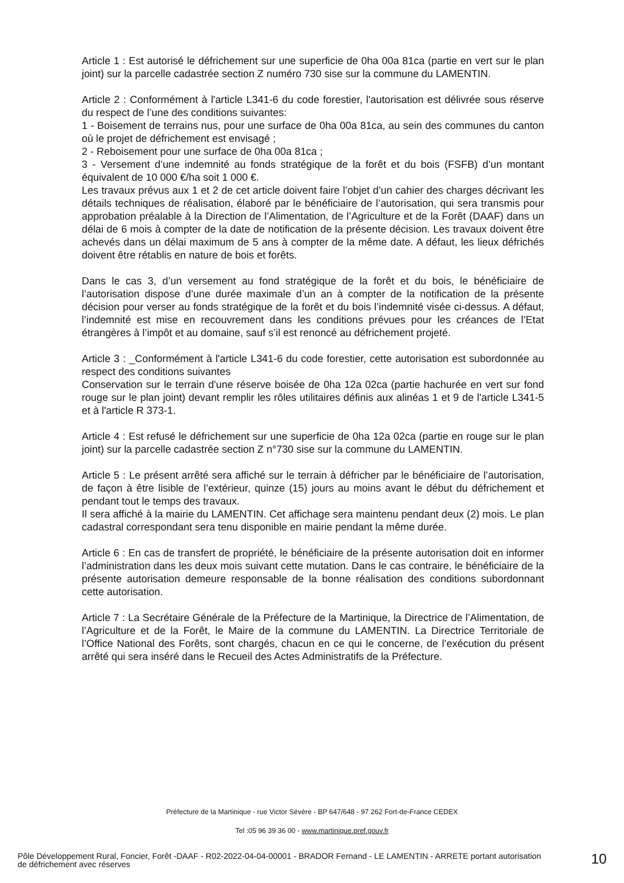Article 1 : Est autorisé le défrichement sur une superficie de 0ha 00a 81ca (partie en vert sur le plan joint) sur la parcelle cadastrée section Z numéro 730 sise sur la commune du LAMENTIN.
Article 2 : Conformément à l'article L341-6 du code forestier, l'autorisation est délivrée sous réserve du respect de l’une des conditions suivantes:
1 - Boisement de terrains nus, pour une surface de 0ha 00a 81ca, au sein des communes du canton où le projet de défrichement est envisagé ;
2 - Reboisement pour une surface de 0ha 00a 81ca ;
3 - Versement d’une indemnité au fonds stratégique de la forêt et du bois (FSFB) d’un montant équivalent de 10 000 €/ha soit 1 000 €.
Les travaux prévus aux 1 et 2 de cet article doivent faire l’objet d’un cahier des charges décrivant les détails techniques de réalisation, élaboré par le bénéficiaire de l’autorisation, qui sera transmis pour approbation préalable à la Direction de l’Alimentation, de l’Agriculture et de la Forêt (DAAF) dans un délai de 6 mois à compter de la date de notification de la présente décision. Les travaux doivent être achevés dans un délai maximum de 5 ans à compter de la même date. A défaut, les lieux défrichés doivent être rétablis en nature de bois et forêts.
Dans le cas 3, d’un versement au fond stratégique de la forêt et du bois, le bénéficiaire de l’autorisation dispose d’une durée maximale d’un an à compter de la notification de la présente décision pour verser au fonds stratégique de la forêt et du bois l’indemnité visée ci-dessus. A défaut, l’indemnité est mise en recouvrement dans les conditions prévues pour les créances de l’Etat étrangères à l’impôt et au domaine, sauf s’il est renoncé au défrichement projeté.
Article 3 : _Conformément à l'article L341-6 du code forestier, cette autorisation est subordonnée au respect des conditions suivantes
Conservation sur le terrain d'une réserve boisée de 0ha 12a 02ca (partie hachurée en vert sur fond rouge sur le plan joint) devant remplir les rôles utilitaires définis aux alinéas 1 et 9 de l'article L341-5 et à l'article R 373-1.
Article 4 : Est refusé le défrichement sur une superficie de 0ha 12a 02ca (partie en rouge sur le plan joint) sur la parcelle cadastrée section Z n°730 sise sur la commune du LAMENTIN.
Article 5 : Le présent arrêté sera affiché sur le terrain à défricher par le bénéficiaire de l’autorisation, de façon à être lisible de l’extérieur, quinze (15) jours au moins avant le début du défrichement et pendant tout le temps des travaux.
Il sera affiché à la mairie du LAMENTIN. Cet affichage sera maintenu pendant deux (2) mois. Le plan cadastral correspondant sera tenu disponible en mairie pendant la même durée.
Article 6 : En cas de transfert de propriété, le bénéficiaire de la présente autorisation doit en informer l’administration dans les deux mois suivant cette mutation. Dans le cas contraire, le bénéficiaire de la présente autorisation demeure responsable de la bonne réalisation des conditions subordonnant cette autorisation.
Article 7 : La Secrétaire Générale de la Préfecture de la Martinique, la Directrice de l’Alimentation, de l’Agriculture et de la Forêt, le Maire de la commune du LAMENTIN. La Directrice Territoriale de l’Office National des Forêts, sont chargés, chacun en ce qui le concerne, de l’exécution du présent arrêté qui sera inséré dans le Recueil des Actes Administratifs de la Préfecture.
Préfecture de la Martinique - rue Victor Sévère - BP 647/648 - 97 262 Fort-de-France CEDEX
Tel :05 96 39 36 00 - www.martinique.pref.gouv.fr
Pôle Développement Rural, Foncier, Forêt -DAAF - R02-2022-04-04-00001 - BRADOR Fernand - LE LAMENTIN - ARRETE portant autorisation de défrichement avec réserves
10